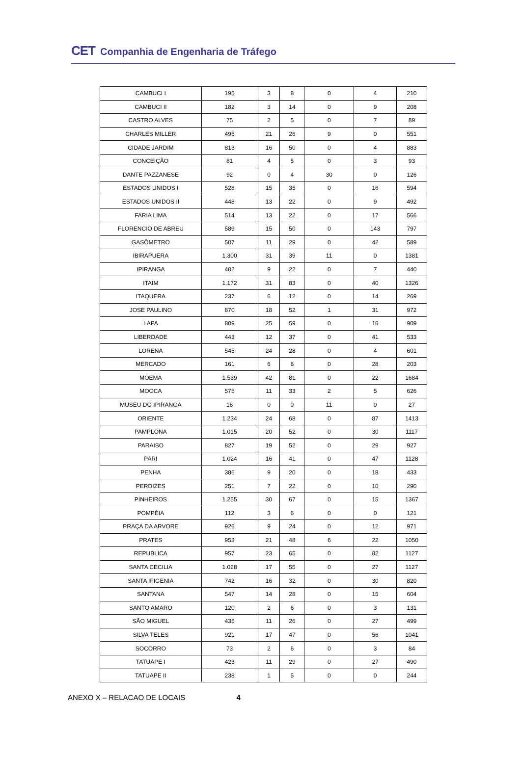CET Companhia de Engenharia de Tráfego
| CAMBUCI I | 195 | 3 | 8 | 0 | 4 | 210 |
| CAMBUCI II | 182 | 3 | 14 | 0 | 9 | 208 |
| CASTRO ALVES | 75 | 2 | 5 | 0 | 7 | 89 |
| CHARLES MILLER | 495 | 21 | 26 | 9 | 0 | 551 |
| CIDADE JARDIM | 813 | 16 | 50 | 0 | 4 | 883 |
| CONCEIÇÃO | 81 | 4 | 5 | 0 | 3 | 93 |
| DANTE PAZZANESE | 92 | 0 | 4 | 30 | 0 | 126 |
| ESTADOS UNIDOS I | 528 | 15 | 35 | 0 | 16 | 594 |
| ESTADOS UNIDOS II | 448 | 13 | 22 | 0 | 9 | 492 |
| FARIA LIMA | 514 | 13 | 22 | 0 | 17 | 566 |
| FLORENCIO DE ABREU | 589 | 15 | 50 | 0 | 143 | 797 |
| GASÔMETRO | 507 | 11 | 29 | 0 | 42 | 589 |
| IBIRAPUERA | 1.300 | 31 | 39 | 11 | 0 | 1381 |
| IPIRANGA | 402 | 9 | 22 | 0 | 7 | 440 |
| ITAIM | 1.172 | 31 | 83 | 0 | 40 | 1326 |
| ITAQUERA | 237 | 6 | 12 | 0 | 14 | 269 |
| JOSE PAULINO | 870 | 18 | 52 | 1 | 31 | 972 |
| LAPA | 809 | 25 | 59 | 0 | 16 | 909 |
| LIBERDADE | 443 | 12 | 37 | 0 | 41 | 533 |
| LORENA | 545 | 24 | 28 | 0 | 4 | 601 |
| MERCADO | 161 | 6 | 8 | 0 | 28 | 203 |
| MOEMA | 1.539 | 42 | 81 | 0 | 22 | 1684 |
| MOOCA | 575 | 11 | 33 | 2 | 5 | 626 |
| MUSEU DO IPIRANGA | 16 | 0 | 0 | 11 | 0 | 27 |
| ORIENTE | 1.234 | 24 | 68 | 0 | 87 | 1413 |
| PAMPLONA | 1.015 | 20 | 52 | 0 | 30 | 1117 |
| PARAISO | 827 | 19 | 52 | 0 | 29 | 927 |
| PARI | 1.024 | 16 | 41 | 0 | 47 | 1128 |
| PENHA | 386 | 9 | 20 | 0 | 18 | 433 |
| PERDIZES | 251 | 7 | 22 | 0 | 10 | 290 |
| PINHEIROS | 1.255 | 30 | 67 | 0 | 15 | 1367 |
| POMPÉIA | 112 | 3 | 6 | 0 | 0 | 121 |
| PRAÇA DA ARVORE | 926 | 9 | 24 | 0 | 12 | 971 |
| PRATES | 953 | 21 | 48 | 6 | 22 | 1050 |
| REPUBLICA | 957 | 23 | 65 | 0 | 82 | 1127 |
| SANTA CECILIA | 1.028 | 17 | 55 | 0 | 27 | 1127 |
| SANTA IFIGENIA | 742 | 16 | 32 | 0 | 30 | 820 |
| SANTANA | 547 | 14 | 28 | 0 | 15 | 604 |
| SANTO AMARO | 120 | 2 | 6 | 0 | 3 | 131 |
| SÃO MIGUEL | 435 | 11 | 26 | 0 | 27 | 499 |
| SILVA TELES | 921 | 17 | 47 | 0 | 56 | 1041 |
| SOCORRO | 73 | 2 | 6 | 0 | 3 | 84 |
| TATUAPE I | 423 | 11 | 29 | 0 | 27 | 490 |
| TATUAPE II | 238 | 1 | 5 | 0 | 0 | 244 |
ANEXO X – RELACAO DE LOCAIS 4